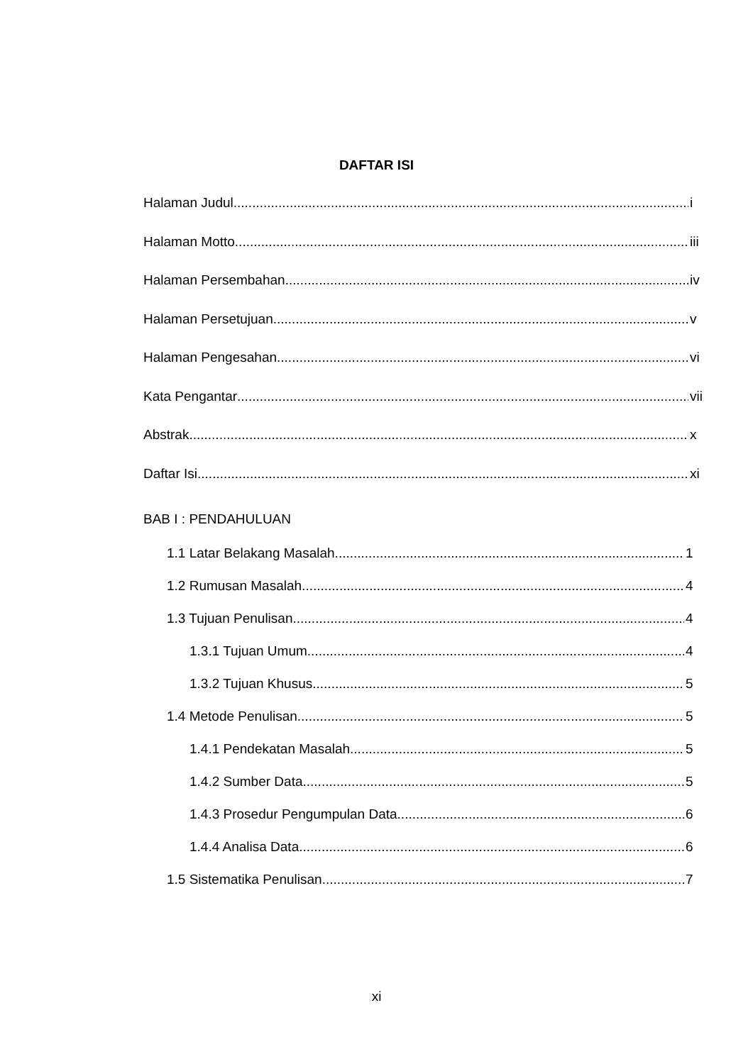DAFTAR ISI
Halaman Judul i
Halaman Motto iii
Halaman Persembahan iv
Halaman Persetujuan v
Halaman Pengesahan vi
Kata Pengantar vii
Abstrak x
Daftar Isi xi
BAB I : PENDAHULUAN
1.1 Latar Belakang Masalah 1
1.2 Rumusan Masalah 4
1.3 Tujuan Penulisan 4
1.3.1 Tujuan Umum 4
1.3.2 Tujuan Khusus 5
1.4 Metode Penulisan 5
1.4.1 Pendekatan Masalah 5
1.4.2 Sumber Data 5
1.4.3 Prosedur Pengumpulan Data 6
1.4.4 Analisa Data 6
1.5 Sistematika Penulisan 7
xi